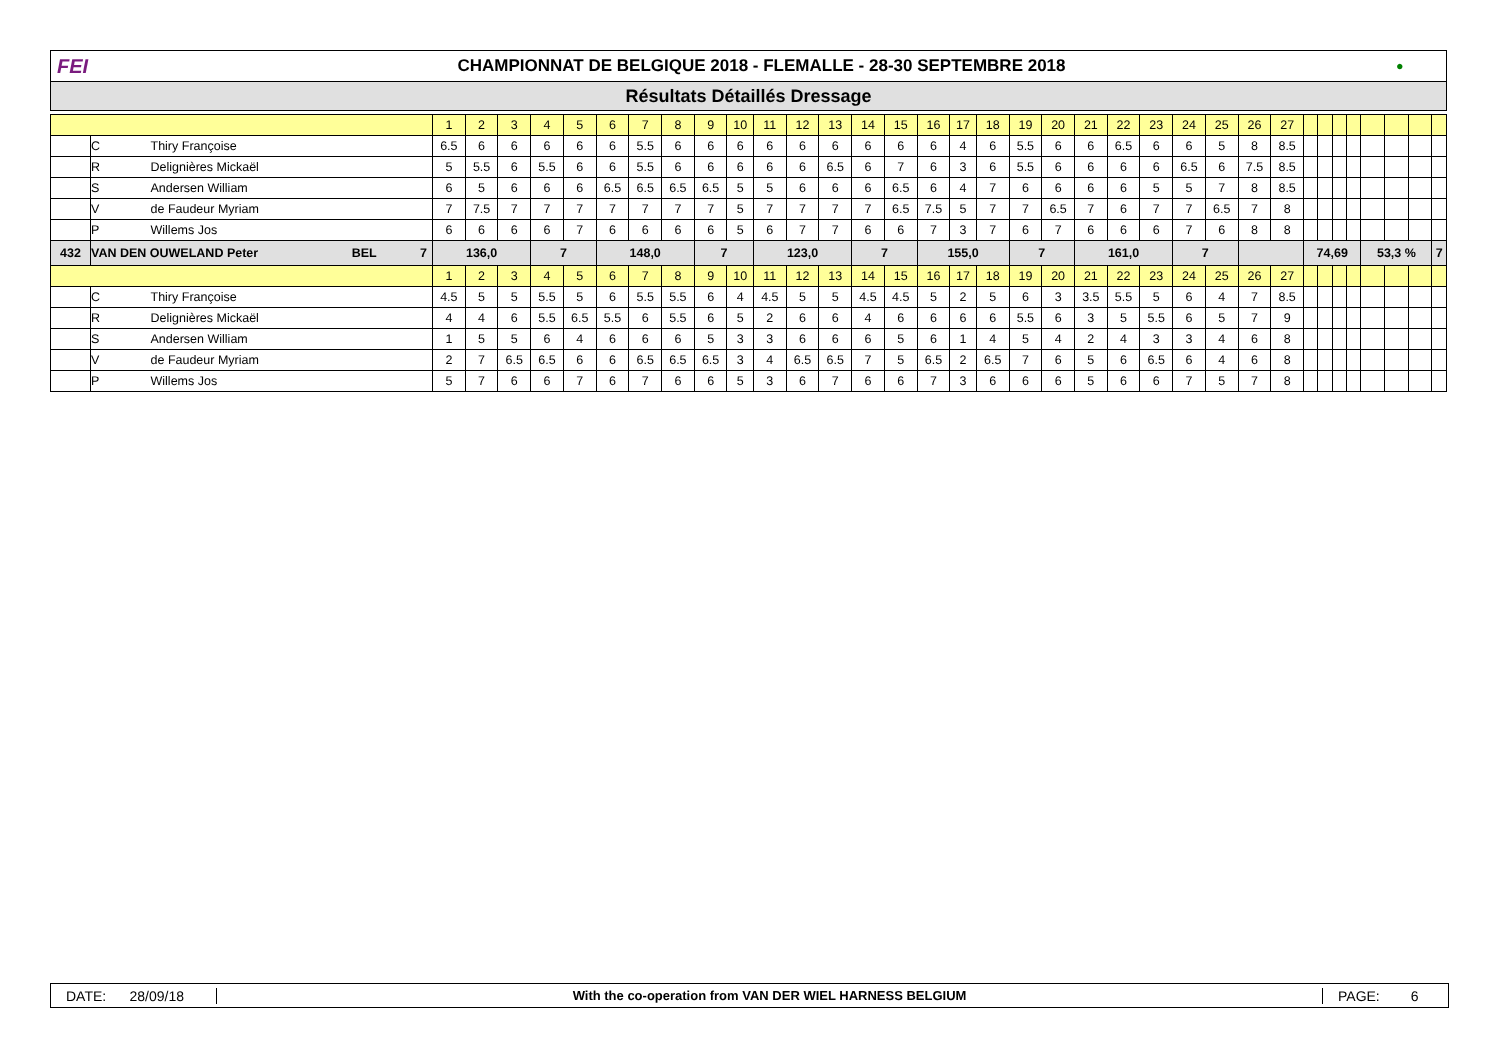FEI
CHAMPIONNAT DE BELGIQUE 2018 - FLEMALLE - 28-30 SEPTEMBRE 2018
●
Résultats Détaillés Dressage
| | | | 1 | 2 | 3 | 4 | 5 | 6 | 7 | 8 | 9 | 10 | 11 | 12 | 13 | 14 | 15 | 16 | 17 | 18 | 19 | 20 | 21 | 22 | 23 | 24 | 25 | 26 | 27 | | | | | | | | |
| | C | Thiry Françoise | 6.5 | 6 | 6 | 6 | 6 | 6 | 5.5 | 6 | 6 | 6 | 6 | 6 | 6 | 6 | 6 | 6 | 4 | 6 | 5.5 | 6 | 6 | 6.5 | 6 | 6 | 5 | 8 | 8.5 | | | | | | | | |
| | R | Delignières Mickaël | 5 | 5.5 | 6 | 5.5 | 6 | 6 | 5.5 | 6 | 6 | 6 | 6 | 6 | 6.5 | 6 | 7 | 6 | 3 | 6 | 5.5 | 6 | 6 | 6 | 6 | 6.5 | 6 | 7.5 | 8.5 | | | | | | | | |
| | S | Andersen William | 6 | 5 | 6 | 6 | 6 | 6.5 | 6.5 | 6.5 | 6.5 | 5 | 5 | 6 | 6 | 6 | 6.5 | 6 | 4 | 7 | 6 | 6 | 6 | 6 | 5 | 5 | 7 | 8 | 8.5 | | | | | | | | |
| | V | de Faudeur Myriam | 7 | 7.5 | 7 | 7 | 7 | 7 | 7 | 7 | 7 | 5 | 7 | 7 | 7 | 7 | 6.5 | 7.5 | 5 | 7 | 7 | 6.5 | 7 | 6 | 7 | 7 | 6.5 | 7 | 8 | | | | | | | | |
| | P | Willems Jos | 6 | 6 | 6 | 6 | 7 | 6 | 6 | 6 | 6 | 5 | 6 | 7 | 7 | 6 | 6 | 7 | 3 | 7 | 6 | 7 | 6 | 6 | 6 | 7 | 6 | 8 | 8 | | | | | | | | |
| 432 | VAN DEN OUWELAND Peter BEL 7 | | 136,0 | | | 7 | | 148,0 | | | 7 | | 123,0 | | | 7 | | 155,0 | | | 7 | | 161,0 | | | 7 | | | | 74,69 | | | | 53,3 % | | | 7 |
| | | | 1 | 2 | 3 | 4 | 5 | 6 | 7 | 8 | 9 | 10 | 11 | 12 | 13 | 14 | 15 | 16 | 17 | 18 | 19 | 20 | 21 | 22 | 23 | 24 | 25 | 26 | 27 | | | | | | | | |
| | C | Thiry Françoise | 4.5 | 5 | 5 | 5.5 | 5 | 6 | 5.5 | 5.5 | 6 | 4 | 4.5 | 5 | 5 | 4.5 | 4.5 | 5 | 2 | 5 | 6 | 3 | 3.5 | 5.5 | 5 | 6 | 4 | 7 | 8.5 | | | | | | | | |
| | R | Delignières Mickaël | 4 | 4 | 6 | 5.5 | 6.5 | 5.5 | 6 | 5.5 | 6 | 5 | 2 | 6 | 6 | 4 | 6 | 6 | 6 | 6 | 5.5 | 6 | 3 | 5 | 5.5 | 6 | 5 | 7 | 9 | | | | | | | | |
| | S | Andersen William | 1 | 5 | 5 | 6 | 4 | 6 | 6 | 6 | 5 | 3 | 3 | 6 | 6 | 6 | 5 | 6 | 1 | 4 | 5 | 4 | 2 | 4 | 3 | 3 | 4 | 6 | 8 | | | | | | | | |
| | V | de Faudeur Myriam | 2 | 7 | 6.5 | 6.5 | 6 | 6 | 6.5 | 6.5 | 6.5 | 3 | 4 | 6.5 | 6.5 | 7 | 5 | 6.5 | 2 | 6.5 | 7 | 6 | 5 | 6 | 6.5 | 6 | 4 | 6 | 8 | | | | | | | | |
| | P | Willems Jos | 5 | 7 | 6 | 6 | 7 | 6 | 7 | 6 | 6 | 5 | 3 | 6 | 7 | 6 | 6 | 7 | 3 | 6 | 6 | 6 | 5 | 6 | 6 | 7 | 5 | 7 | 8 | | | | | | | | |
DATE: 28/09/18
With the co-operation from VAN DER WIEL HARNESS BELGIUM
PAGE: 6